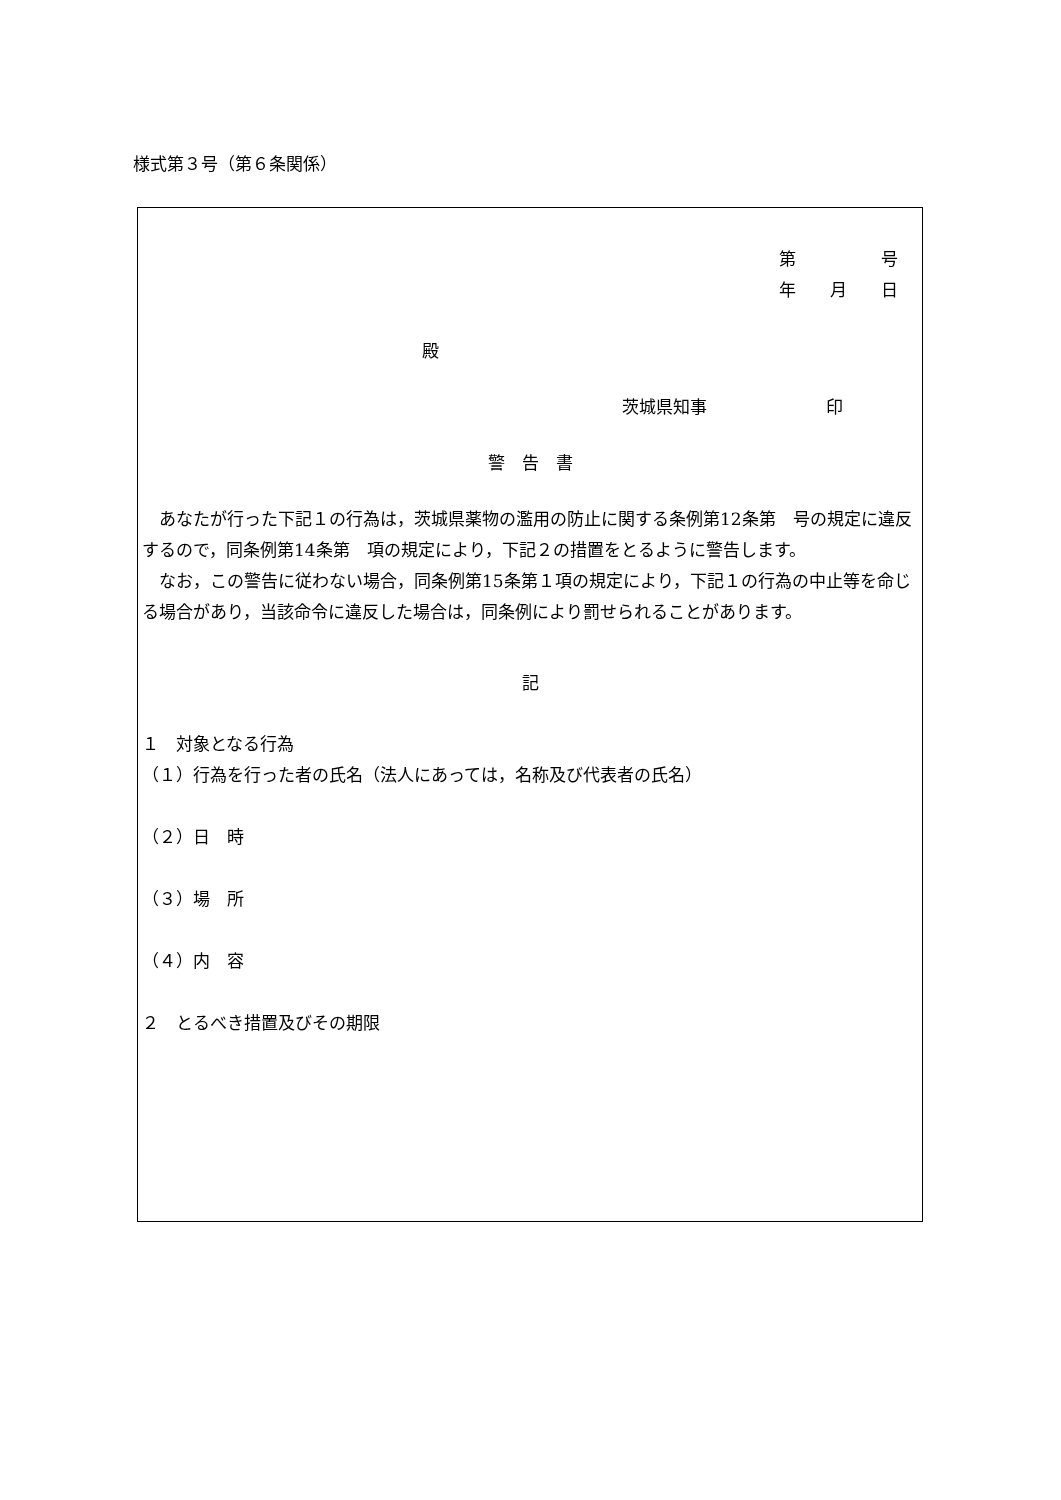様式第３号（第６条関係）
第　　　　　号
年　　月　　日
殿
茨城県知事　　　　　　　印
警　告　書
　あなたが行った下記１の行為は，茨城県薬物の濫用の防止に関する条例第12条第　号の規定に違反するので，同条例第14条第　項の規定により，下記２の措置をとるように警告します。
　なお，この警告に従わない場合，同条例第15条第１項の規定により，下記１の行為の中止等を命じる場合があり，当該命令に違反した場合は，同条例により罰せられることがあります。
記
１　対象となる行為
（１）行為を行った者の氏名（法人にあっては，名称及び代表者の氏名）
（２）日　時
（３）場　所
（４）内　容
２　とるべき措置及びその期限